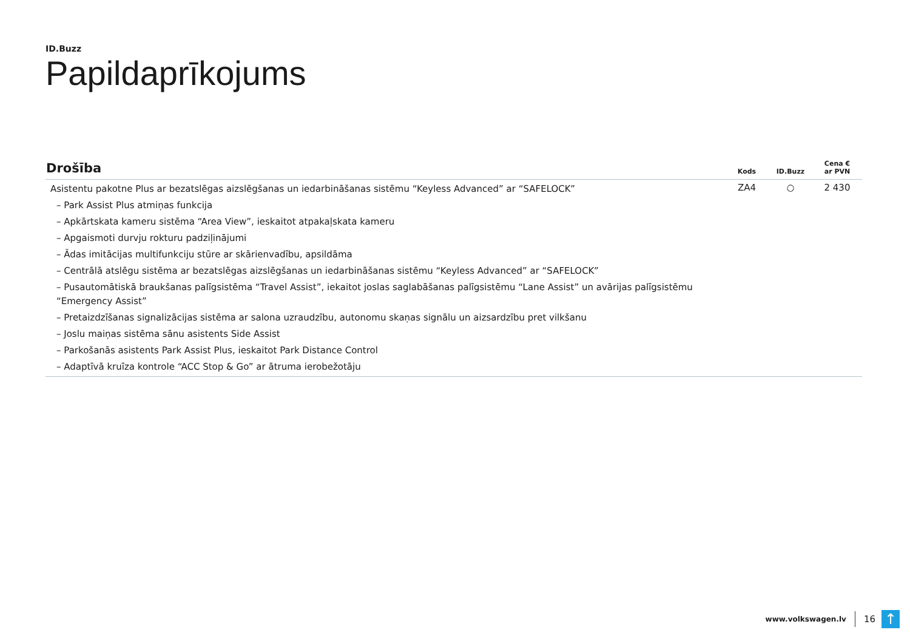ID.Buzz
Papildaprīkojums
| Drošība | Kods | ID.Buzz | Cena € ar PVN |
| --- | --- | --- | --- |
| Asistentu pakotne Plus ar bezatslēgas aizslēgšanas un iedarbināšanas sistēmu “Keyless Advanced” ar “SAFELOCK” | ZA4 | ○ | 2 430 |
| – Park Assist Plus atmiņas funkcija | | | |
| – Apkārtskata kameru sistēma “Area View”, ieskaitot atpakaļskata kameru | | | |
| – Apgaismoti durvju rokturu padziļinājumi | | | |
| – Ādas imitācijas multifunkciju stūre ar skārienvadību, apsildāma | | | |
| – Centrālā atslēgu sistēma ar bezatslēgas aizslēgšanas un iedarbināšanas sistēmu “Keyless Advanced” ar “SAFELOCK” | | | |
| – Pusautomātiskā braukšanas palīgsistēma “Travel Assist”, iekaitot joslas saglabāšanas palīgsistēmu “Lane Assist” un avārijas palīgsistēmu “Emergency Assist” | | | |
| – Pretaizdzīšanas signalizācijas sistēma ar salona uzraudzību, autonomu skaņas signālu un aizsardzību pret vilkšanu | | | |
| – Joslu maiņas sistēma sānu asistents Side Assist | | | |
| – Parkošanās asistents Park Assist Plus, ieskaitot Park Distance Control | | | |
| – Adaptīvā kruīza kontrole “ACC Stop & Go” ar ātruma ierobežotāju | | | |
www.volkswagen.lv
16
↑